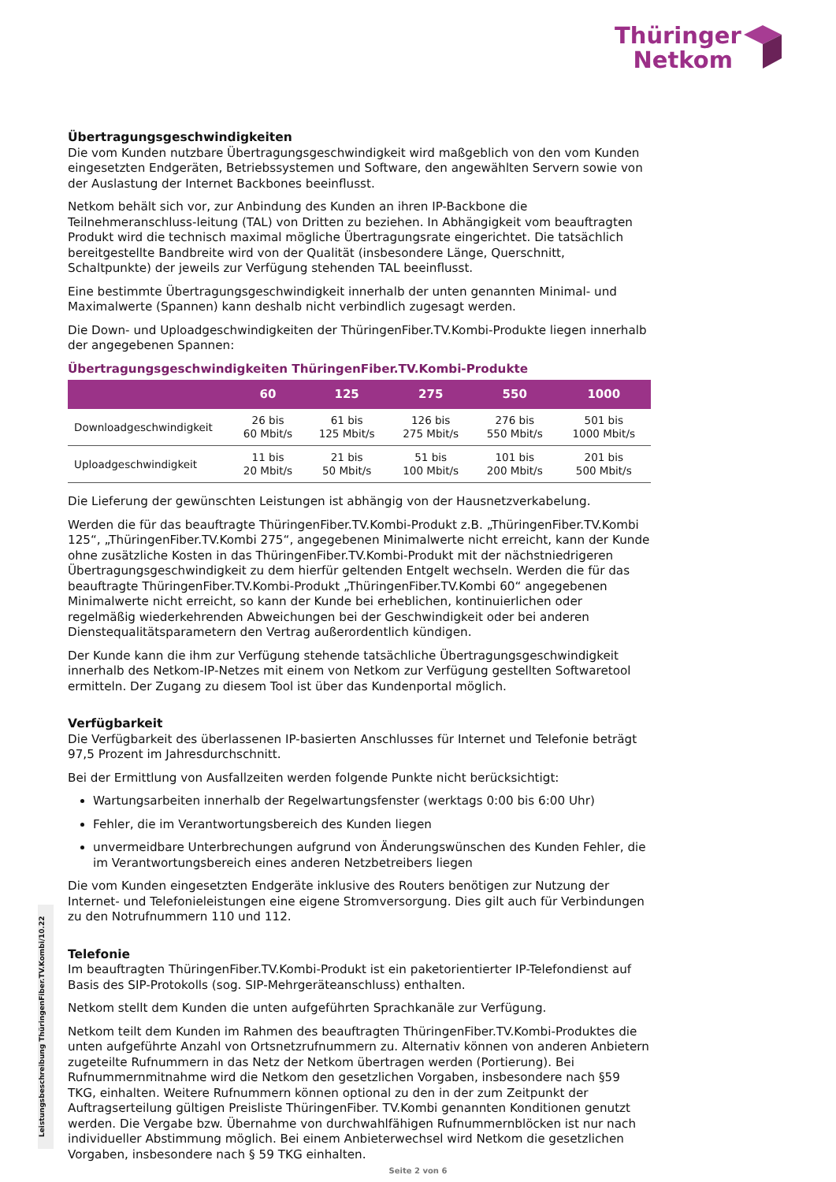Thüringer
Netkom
Übertragungsgeschwindigkeiten
Die vom Kunden nutzbare Übertragungsgeschwindigkeit wird maßgeblich von den vom Kunden eingesetzten Endgeräten, Betriebssystemen und Software, den angewählten Servern sowie von der Auslastung der Internet Backbones beeinflusst.
Netkom behält sich vor, zur Anbindung des Kunden an ihren IP-Backbone die Teilnehmeranschluss-leitung (TAL) von Dritten zu beziehen. In Abhängigkeit vom beauftragten Produkt wird die technisch maximal mögliche Übertragungsrate eingerichtet. Die tatsächlich bereitgestellte Bandbreite wird von der Qualität (insbesondere Länge, Querschnitt, Schaltpunkte) der jeweils zur Verfügung stehenden TAL beeinflusst.
Eine bestimmte Übertragungsgeschwindigkeit innerhalb der unten genannten Minimal- und Maximalwerte (Spannen) kann deshalb nicht verbindlich zugesagt werden.
Die Down- und Uploadgeschwindigkeiten der ThüringenFiber.TV.Kombi-Produkte liegen innerhalb der angegebenen Spannen:
Übertragungsgeschwindigkeiten ThüringenFiber.TV.Kombi-Produkte
| | 60 | 125 | 275 | 550 | 1000 |
| --- | --- | --- | --- | --- | --- |
| Downloadgeschwindigkeit | 26 bis 60 Mbit/s | 61 bis 125 Mbit/s | 126 bis 275 Mbit/s | 276 bis 550 Mbit/s | 501 bis 1000 Mbit/s |
| Uploadgeschwindigkeit | 11 bis 20 Mbit/s | 21 bis 50 Mbit/s | 51 bis 100 Mbit/s | 101 bis 200 Mbit/s | 201 bis 500 Mbit/s |
Die Lieferung der gewünschten Leistungen ist abhängig von der Hausnetzverkabelung.
Werden die für das beauftragte ThüringenFiber.TV.Kombi-Produkt z.B. „ThüringenFiber.TV.Kombi 125“, „ThüringenFiber.TV.Kombi 275“, angegebenen Minimalwerte nicht erreicht, kann der Kunde ohne zusätzliche Kosten in das ThüringenFiber.TV.Kombi-Produkt mit der nächstniedrigeren Übertragungsgeschwindigkeit zu dem hierfür geltenden Entgelt wechseln. Werden die für das beauftragte ThüringenFiber.TV.Kombi-Produkt „ThüringenFiber.TV.Kombi 60“ angegebenen Minimalwerte nicht erreicht, so kann der Kunde bei erheblichen, kontinuierlichen oder regelmäßig wiederkehrenden Abweichungen bei der Geschwindigkeit oder bei anderen Dienstequalitätsparametern den Vertrag außerordentlich kündigen.
Der Kunde kann die ihm zur Verfügung stehende tatsächliche Übertragungsgeschwindigkeit innerhalb des Netkom-IP-Netzes mit einem von Netkom zur Verfügung gestellten Softwaretool ermitteln. Der Zugang zu diesem Tool ist über das Kundenportal möglich.
Verfügbarkeit
Die Verfügbarkeit des überlassenen IP-basierten Anschlusses für Internet und Telefonie beträgt 97,5 Prozent im Jahresdurchschnitt.
Bei der Ermittlung von Ausfallzeiten werden folgende Punkte nicht berücksichtigt:
Wartungsarbeiten innerhalb der Regelwartungsfenster (werktags 0:00 bis 6:00 Uhr)
Fehler, die im Verantwortungsbereich des Kunden liegen
unvermeidbare Unterbrechungen aufgrund von Änderungswünschen des Kunden Fehler, die im Verantwortungsbereich eines anderen Netzbetreibers liegen
Die vom Kunden eingesetzten Endgeräte inklusive des Routers benötigen zur Nutzung der Internet- und Telefonieleistungen eine eigene Stromversorgung. Dies gilt auch für Verbindungen zu den Notrufnummern 110 und 112.
Telefonie
Im beauftragten ThüringenFiber.TV.Kombi-Produkt ist ein paketorientierter IP-Telefondienst auf Basis des SIP-Protokolls (sog. SIP-Mehrgeräteanschluss) enthalten.
Netkom stellt dem Kunden die unten aufgeführten Sprachkanäle zur Verfügung.
Netkom teilt dem Kunden im Rahmen des beauftragten ThüringenFiber.TV.Kombi-Produktes die unten aufgeführte Anzahl von Ortsnetzrufnummern zu. Alternativ können von anderen Anbietern zugeteilte Rufnummern in das Netz der Netkom übertragen werden (Portierung). Bei Rufnummernmitnahme wird die Netkom den gesetzlichen Vorgaben, insbesondere nach §59 TKG, einhalten. Weitere Rufnummern können optional zu den in der zum Zeitpunkt der Auftragserteilung gültigen Preisliste ThüringenFiber. TV.Kombi genannten Konditionen genutzt werden. Die Vergabe bzw. Übernahme von durchwahlfähigen Rufnummernblöcken ist nur nach individueller Abstimmung möglich. Bei einem Anbieterwechsel wird Netkom die gesetzlichen Vorgaben, insbesondere nach § 59 TKG einhalten.
Leistungsbeschreibung ThüringenFiber.TV.Kombi/10.22
Seite 2 von 6